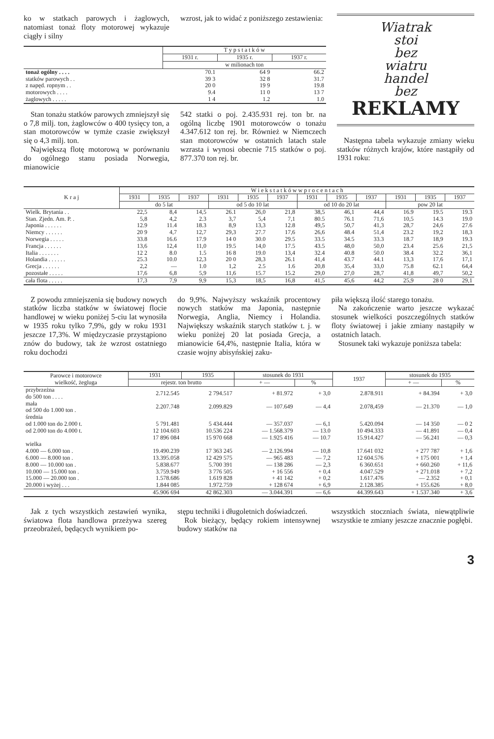ko w statkach parowych i żaglowych, natomiast tonaż floty motorowej wykazuje ciągły i silny
wzrost, jak to widać z poniższego zestawienia:
| | T y p s t a t k ó w | | |
| --- | --- | --- | --- |
| | 1931 r. | 1935 r. | 1937 r. |
| | w milionach ton | | |
| tonaż ogólny . . . . | 70.1 | 64 9 | 66.2 |
| statków parowych . . | 39 3 | 32 8 | 31.7 |
| z napęd. ropnym . . | 20 0 | 19 9 | 19.8 |
| motorowych . . . . | 9.4 | 11 0 | 13 7 |
| żaglowych . . . . . | 1 4 | 1.2 | 1.0 |
Stan tonażu statków parowych zmniejszył się o 7,8 milj. ton, żaglowców o 400 tysięcy ton, a stan motorowców w tymże czasie zwiększył się o 4,3 milj. ton.
Największą flotę motorową w porównaniu do ogólnego stanu posiada Norwegia, mianowicie
542 statki o poj. 2.435.931 rej. ton br. na ogólną liczbę 1901 motorowców o tonażu 4.347.612 ton rej. br. Również w Niemczech stan motorowców w ostatnich latach stale wzrasta i wynosi obecnie 715 statków o poj. 877.370 ton rej. br.
Wiatrak
stoi
bez
wiatru
handel
bez
REKLAMY
Następna tabela wykazuje zmiany wieku statków różnych krajów, które nastąpiły od 1931 roku:
| K r a j | W i e k s t a t k ó w w p r o c e n t a c h | | | | | | | | | | | |
| --- | --- | --- | --- | --- | --- | --- | --- | --- | --- | --- | --- | --- |
| | 1931 | 1935 | 1937 | 1931 | 1935 | 1937 | 1931 | 1935 | 1937 | 1931 | 1935 | 1937 |
| | do 5 lat | | | od 5 do 10 lat | | | od 10 do 20 lat | | | pow 20 lat | | |
| Wielk. Brytania . . | 22,5 | 8,4 | 14,5 | 26.1 | 26,0 | 21,8 | 38,5 | 46,1 | 44,4 | 16.9 | 19.5 | 19.3 |
| Stan. Zjedn. Am. P. . | 5,8 | 4,2 | 2.3 | 3,7 | 5,4 | 7,1 | 80.5 | 76.1 | 71,6 | 10,5 | 14.3 | 19.0 |
| Japonia . . . . . . | 12.9 | 11.4 | 18.3 | 8,9 | 13,3 | 12.8 | 49,5 | 50,7 | 41,3 | 28,7 | 24,6 | 27.6 |
| Niemcy . . . . . . | 20 9 | 4,7 | 12,7 | 29,3 | 27.7 | 17,6 | 26,6 | 48.4 | 51,4 | 23.2 | 19,2 | 18,3 |
| Norwegia . . . . . | 33.8 | 16.6 | 17.9 | 14 0 | 30.0 | 29.5 | 33.5 | 34.5 | 33.3 | 18.7 | 18,9 | 19.3 |
| Francja . . . . . . | 13,6 | 12,4 | 11,0 | 19.5 | 14,0 | 17.5 | 43.5 | 48,0 | 50,0 | 23.4 | 25.6 | 21,5 |
| Italia . . . . . . . | 12 2 | 8.0 | 1.5 | 16 8 | 19.0 | 13,4 | 32.4 | 40.8 | 50.0 | 38.4 | 32.2 | 36,1 |
| Holandia . . . . . . | 25.3 | 10.0 | 12,3 | 20 0 | 28,3 | 26.1 | 41,4 | 43.7 | 44.1 | 13,3 | 17,6 | 17,1 |
| Grecja . . . . . . | 2,2 | — | 1.0 | 1,2 | 2.5 | 1.6 | 20,8 | 35,4 | 33,0 | 75.8 | 62.1 | 64,4 |
| pozostałe . . . . . | 17,6 | 6,8 | 5,9 | 11,6 | 15.7 | 15.2 | 29,0 | 27,0 | 28,7 | 41,8 | 49,7 | 50,2 |
| cała flota . . . . . | 17,3 | 7,9 | 9,9 | 15,3 | 18,5 | 16,8 | 41,5 | 45,6 | 44,2 | 25,9 | 28 0 | 29,1 |
Z powodu zmniejszenia się budowy nowych statków liczba statków w światowej flocie handlowej w wieku poniżej 5-ciu lat wynosiła w 1935 roku tylko 7,9%, gdy w roku 1931 jeszcze 17,3%. W międzyczasie przystąpiono znów do budowy, tak że wzrost ostatniego roku dochodzi
do 9,9%. Najwyższy wskaźnik procentowy nowych statków ma Japonia, następnie Norwegia, Anglia, Niemcy i Holandia. Największy wskaźnik starych statków t. j. w wieku poniżej 20 lat posiada Grecja, a mianowicie 64,4%, następnie Italia, która w czasie wojny abisyńskiej zaku-
piła większą ilość starego tonażu.
Na zakończenie warto jeszcze wykazać stosunek wielkości poszczególnych statków floty światowej i jakie zmiany nastąpiły w ostatnich latach.
Stosunek taki wykazuje poniższa tabela:
| Parowce i motorowce wielkość, żegluga | 1931 | 1935 | stosunek do 1931 | | 1937 | stosunek do 1935 | |
| --- | --- | --- | --- | --- | --- | --- | --- |
| | rejestr. ton brutto | | + — | % | | + — | % |
| przybrzeżna do 500 ton . . . . | 2.712.545 | 2 794.517 | + 81.972 | + 3,0 | 2.878.911 | + 84.394 | + 3,0 |
| mała od 500 do 1.000 ton . | 2.207.748 | 2.099.829 | — 107.649 | — 4,4 | 2.078,459 | — 21.370 | — 1,0 |
| średnia od 1.000 ton do 2.000 t. od 2.000 ton do 4.000 t. | 5 791.481 12 104.603 | 5 434.444 10.536 224 | — 357.037 — 1.568.379 | — 6,1 — 13.0 | 5.420.094 10 494.333 | — 14 350 — 41.891 | — 0 2 — 0,4 |
| | 17 896 084 | 15 970 668 | — 1.925 416 | — 10.7 | 15.914.427 | — 56.241 | — 0,3 |
| wielka | | | | | | | |
| 4.000 — 6.000 ton . | 19.490.239 | 17 363 245 | — 2.126.994 | — 10,8 | 17.641 032 | + 277 787 | + 1,6 |
| 6.000 — 8.000 ton . | 13.395.058 | 12 429 575 | — 965 483 | — 7,2 | 12 604.576 | + 175 001 | + 1,4 |
| 8.000 — 10.000 ton . | 5.838.677 | 5.700 391 | — 138 286 | — 2,3 | 6 360.651 | + 660.260 | + 11,6 |
| 10.000 — 15.000 ton . | 3.759.949 | 3 776 505 | + 16 556 | + 0,4 | 4.047.529 | + 271.018 | + 7,2 |
| 15.000 — 20.000 ton . | 1.578.686 | 1.619 828 | + 41 142 | + 0,2 | 1.617.476 | — 2.352 | + 0,1 |
| 20.000 i wyżej . . . | 1.844 085 | 1.972.759 | + 128 674 | + 6,9 | 2.128.385 | + 155.626 | + 8,0 |
| | 45.906 694 | 42 862.303 | — 3.044.391 | — 6,6 | 44.399.643 | + 1.537.340 | + 3,6 |
Jak z tych wszystkich zestawień wynika, światowa flota handlowa przeżywa szereg przeobrażeń, będących wynikiem po-
stępu techniki i długoletnich doświadczeń.
Rok bieżący, będący rokiem intensywnej budowy statków na
wszystkich stoczniach świata, niewątpliwie wszystkie te zmiany jeszcze znacznie pogłębi.
3